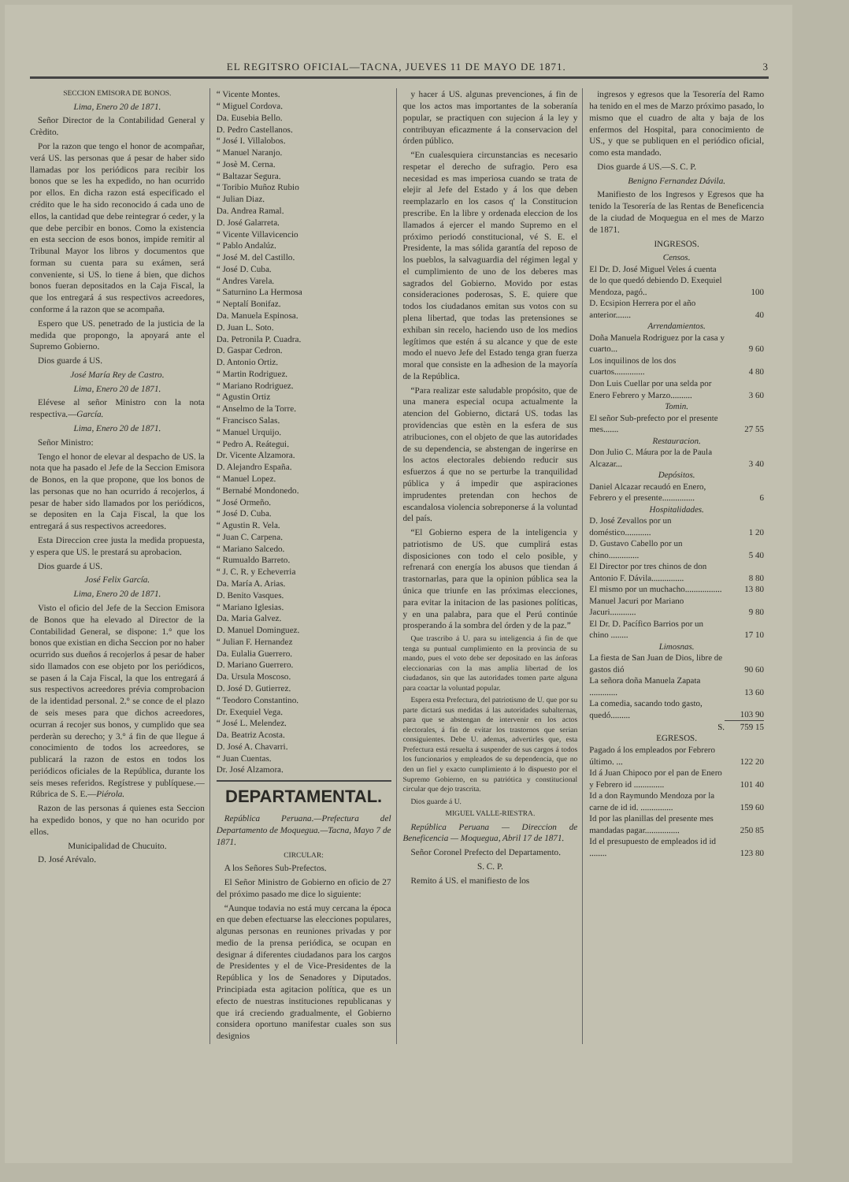EL REGITSRO OFICIAL—TACNA, JUEVES 11 DE MAYO DE 1871. 3
SECCION EMISORA DE BONOS.
Lima, Enero 20 de 1871.
Señor Director de la Contabilidad General y Crèdito.
Por la razon que tengo el honor de acompañar, verá US. las personas que á pesar de haber sido llamadas por los periódicos para recibir los bonos que se les ha expedido, no han ocurrido por ellos. En dicha razon está especificado el crédito que le ha sido reconocido á cada uno de ellos, la cantidad que debe reintegrar ó ceder, y la que debe percibir en bonos. Como la existencia en esta seccion de esos bonos, impide remitir al Tribunal Mayor los libros y documentos que forman su cuenta para su exámen, será conveniente, si US. lo tiene á bien, que dichos bonos fueran depositados en la Caja Fiscal, la que los entregará á sus respectivos acreedores, conforme á la razon que se acompaña.
Espero que US. penetrado de la justicia de la medida que propongo, la apoyará ante el Supremo Gobierno.
Dios guarde á US.
José María Rey de Castro.
Lima, Enero 20 de 1871.
Elévese al señor Ministro con la nota respectiva.—García.
Lima, Enero 20 de 1871.
Señor Ministro:
Tengo el honor de elevar al despacho de US. la nota que ha pasado el Jefe de la Seccion Emisora de Bonos, en la que propone, que los bonos de las personas que no han ocurrido á recojerlos, á pesar de haber sido llamados por los periódicos, se depositen en la Caja Fiscal, la que los entregará á sus respectivos acreedores.
Esta Direccion cree justa la medida propuesta, y espera que US. le prestará su aprobacion.
Dios guarde á US.
José Felix García.
Lima, Enero 20 de 1871.
Visto el oficio del Jefe de la Seccion Emisora de Bonos que ha elevado al Director de la Contabilidad General, se dispone: 1.° que los bonos que existian en dicha Seccion por no haber ocurrido sus dueños á recojerlos á pesar de haber sido llamados con ese objeto por los periódicos, se pasen á la Caja Fiscal, la que los entregará á sus respectivos acreedores prévia comprobacion de la identidad personal. 2.° se conce de el plazo de seis meses para que dichos acreedores, ocurran á recojer sus bonos, y cumplido que sea perderàn su derecho; y 3.° á fin de que llegue á conocimiento de todos los acreedores, se publicará la razon de estos en todos los periódicos oficiales de la República, durante los seis meses referidos. Regístrese y publíquese.—Rúbrica de S. E.—Piérola.
Razon de las personas á quienes esta Seccion ha expedido bonos, y que no han ocurido por ellos.
Municipalidad de Chucuito.
D. José Arévalo.
“ Vicente Montes.
“ Miguel Cordova.
Da. Eusebia Bello.
D. Pedro Castellanos.
“ José I. Villalobos.
“ Manuel Naranjo.
“ Josè M. Cerna.
“ Baltazar Segura.
“ Toribio Muñoz Rubio
“ Julian Diaz.
Da. Andrea Ramal.
D. José Galarreta.
“ Vicente Villavicencio
“ Pablo Andalúz.
“ José M. del Castillo.
“ José D. Cuba.
“ Andres Varela.
“ Saturnino La Hermosa
“ Neptalí Bonifaz.
Da. Manuela Espinosa.
D. Juan L. Soto.
Da. Petronila P. Cuadra.
D. Gaspar Cedron.
D. Antonio Ortiz.
“ Martin Rodriguez.
“ Mariano Rodriguez.
“ Agustin Ortiz
“ Anselmo de la Torre.
“ Francisco Salas.
“ Manuel Urquijo.
“ Pedro A. Reátegui.
Dr. Vicente Alzamora.
D. Alejandro España.
“ Manuel Lopez.
“ Bernabé Mondonedo.
“ José Ormeño.
“ José D. Cuba.
“ Agustin R. Vela.
“ Juan C. Carpena.
“ Mariano Salcedo.
“ Rumualdo Barreto.
“ J. C. R. y Echeverria
Da. María A. Arias.
D. Benito Vasques.
“ Mariano Iglesias.
Da. Maria Galvez.
D. Manuel Dominguez.
“ Julian F. Hernandez
Da. Eulalia Guerrero.
D. Mariano Guerrero.
Da. Ursula Moscoso.
D. José D. Gutierrez.
“ Teodoro Constantino.
Dr. Exequiel Vega.
“ José L. Melendez.
Da. Beatriz Acosta.
D. José A. Chavarri.
“ Juan Cuentas.
Dr. José Alzamora.
DEPARTAMENTAL.
República Peruana.—Prefectura del Departamento de Moquegua.—Tacna, Mayo 7 de 1871.
CIRCULAR:
A los Señores Sub-Prefectos.
El Señor Ministro de Gobierno en oficio de 27 del próximo pasado me dice lo siguiente:
“Aunque todavia no está muy cercana la época en que deben efectuarse las elecciones populares, algunas personas en reuniones privadas y por medio de la prensa periódica, se ocupan en designar á diferentes ciudadanos para los cargos de Presidentes y el de Vice-Presidentes de la República y los de Senadores y Diputados. Principiada esta agitacion política, que es un efecto de nuestras instituciones republicanas y que irá creciendo gradualmente, el Gobierno considera oportuno manifestar cuales son sus designios
y hacer á US. algunas prevenciones, á fin de que los actos mas importantes de la soberanía popular, se practiquen con sujecion á la ley y contribuyan eficazmente á la conservacion del órden público.
“En cualesquiera circunstancias es necesario respetar el derecho de sufragio. Pero esa necesidad es mas imperiosa cuando se trata de elejir al Jefe del Estado y á los que deben reemplazarlo en los casos q' la Constitucion prescribe. En la libre y ordenada eleccion de los llamados á ejercer el mando Supremo en el próximo periodó constitucional, vé S. E. el Presidente, la mas sólida garantía del reposo de los pueblos, la salvaguardia del régimen legal y el cumplimiento de uno de los deberes mas sagrados del Gobierno. Movido por estas consideraciones poderosas, S. E. quiere que todos los ciudadanos emitan sus votos con su plena libertad, que todas las pretensiones se exhiban sin recelo, haciendo uso de los medios legítimos que estén á su alcance y que de este modo el nuevo Jefe del Estado tenga gran fuerza moral que consiste en la adhesion de la mayoría de la República.
“Para realizar este saludable propósito, que de una manera especial ocupa actualmente la atencion del Gobierno, dictará US. todas las providencias que estèn en la esfera de sus atribuciones, con el objeto de que las autoridades de su dependencia, se abstengan de ingerirse en los actos electorales debiendo reducir sus esfuerzos á que no se perturbe la tranquilidad pública y á impedir que aspiraciones imprudentes pretendan con hechos de escandalosa violencia sobreponerse á la voluntad del país.
“El Gobierno espera de la inteligencia y patriotismo de US. que cumplirá estas disposiciones con todo el celo posible, y refrenará con energía los abusos que tiendan á trastornarlas, para que la opinion pública sea la única que triunfe en las próximas elecciones, para evitar la initacion de las pasiones políticas, y en una palabra, para que el Perú continúe prosperando á la sombra del órden y de la paz.”
Que trascribo á U. para su inteligencia á fin de que tenga su puntual cumplimiento en la provincia de su mando, pues el voto debe ser depositado en las ánforas eleccionarias con la mas amplia libertad de los ciudadanos, sin que las autoridades tomen parte alguna para coactar la voluntad popular.
Espera esta Prefectura, del patriotismo de U. que por su parte dictará sus medidas á las autoridades subalternas, para que se abstengan de intervenir en los actos electorales, á fin de evitar los trastornos que serian consiguientes. Debe U. ademas, advertirles que, esta Prefectura está resuelta á suspender de sus cargos á todos los funcionarios y empleados de su dependencia, que no den un fiel y exacto cumplimiento á lo dispuesto por el Supremo Gobierno, en su patriótica y constitucional circular que dejo trascrita.
Dios guarde á U.
MIGUEL VALLE-RIESTRA.
República Peruana — Direccion de Beneficencia — Moquegua, Abril 17 de 1871.
Señor Coronel Prefecto del Departamento.
S. C. P.
Remito á US. el manifiesto de los
ingresos y egresos que la Tesorería del Ramo ha tenido en el mes de Marzo próximo pasado, lo mismo que el cuadro de alta y baja de los enfermos del Hospital, para conocimiento de US., y que se publiquen en el periódico oficial, como esta mandado.
Dios guarde á US.—S. C. P.
Benigno Fernandez Dávila.
Manifiesto de los Ingresos y Egresos que ha tenido la Tesorería de las Rentas de Beneficencia de la ciudad de Moquegua en el mes de Marzo de 1871.
INGRESOS.
| Censos. | |
| El Dr. D. José Miguel Veles á cuenta de lo que quedó debiendo D. Exequiel Mendoza, pagó.. | 100 |
| D. Ecsipion Herrera por el año anterior....... | 40 |
| Arrendamientos. | |
| Doña Manuela Rodriguez por la casa y cuarto... | 9 60 |
| Los inquilinos de los dos cuartos.............. | 4 80 |
| Don Luis Cuellar por una selda por Enero Febrero y Marzo.......... | 3 60 |
| Tomin. | |
| El señor Sub-prefecto por el presente mes....... | 27 55 |
| Restauracion. | |
| Don Julio C. Máura por la de Paula Alcazar... | 3 40 |
| Depósitos. | |
| Daniel Alcazar recaudó en Enero, Febrero y el presente............... | 6 |
| Hospitalidades. | |
| D. José Zevallos por un doméstico............ | 1 20 |
| D. Gustavo Cabello por un chino.............. | 5 40 |
| El Director por tres chinos de don Antonio F. Dávila............... | 8 80 |
| El mismo por un muchacho................. | 13 80 |
| Manuel Jacuri por Mariano Jacuri............ | 9 80 |
| El Dr. D. Pacífico Barrios por un chino ........ | 17 10 |
| Limosnas. | |
| La fiesta de San Juan de Dios, libre de gastos dió | 90 60 |
| La señora doña Manuela Zapata ............. | 13 60 |
| La comedia, sacando todo gasto, quedó......... | 103 90 |
| S. | 759 15 |
| EGRESOS. | |
| Pagado á los empleados por Febrero último. ... | 122 20 |
| Id á Juan Chipoco por el pan de Enero y Febrero id .............. | 101 40 |
| Id a don Raymundo Mendoza por la carne de id id. ............... | 159 60 |
| Id por las planillas del presente mes mandadas pagar................ | 250 85 |
| Id el presupuesto de empleados id id ........ | 123 80 |